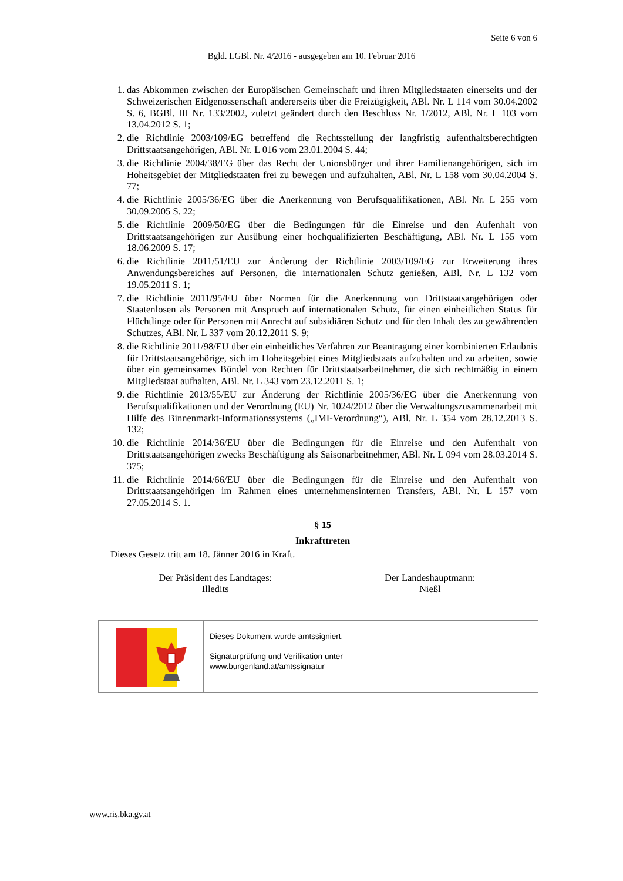Seite 6 von 6
Bgld. LGBl. Nr. 4/2016 - ausgegeben am 10. Februar 2016
1. das Abkommen zwischen der Europäischen Gemeinschaft und ihren Mitgliedstaaten einerseits und der Schweizerischen Eidgenossenschaft andererseits über die Freizügigkeit, ABl. Nr. L 114 vom 30.04.2002 S. 6, BGBl. III Nr. 133/2002, zuletzt geändert durch den Beschluss Nr. 1/2012, ABl. Nr. L 103 vom 13.04.2012 S. 1;
2. die Richtlinie 2003/109/EG betreffend die Rechtsstellung der langfristig aufenthaltsberechtigten Drittstaatsangehörigen, ABl. Nr. L 016 vom 23.01.2004 S. 44;
3. die Richtlinie 2004/38/EG über das Recht der Unionsbürger und ihrer Familienangehörigen, sich im Hoheitsgebiet der Mitgliedstaaten frei zu bewegen und aufzuhalten, ABl. Nr. L 158 vom 30.04.2004 S. 77;
4. die Richtlinie 2005/36/EG über die Anerkennung von Berufsqualifikationen, ABl. Nr. L 255 vom 30.09.2005 S. 22;
5. die Richtlinie 2009/50/EG über die Bedingungen für die Einreise und den Aufenhalt von Drittstaatsangehörigen zur Ausübung einer hochqualifizierten Beschäftigung, ABl. Nr. L 155 vom 18.06.2009 S. 17;
6. die Richtlinie 2011/51/EU zur Änderung der Richtlinie 2003/109/EG zur Erweiterung ihres Anwendungsbereiches auf Personen, die internationalen Schutz genießen, ABl. Nr. L 132 vom 19.05.2011 S. 1;
7. die Richtlinie 2011/95/EU über Normen für die Anerkennung von Drittstaatsangehörigen oder Staatenlosen als Personen mit Anspruch auf internationalen Schutz, für einen einheitlichen Status für Flüchtlinge oder für Personen mit Anrecht auf subsidiären Schutz und für den Inhalt des zu gewährenden Schutzes, ABl. Nr. L 337 vom 20.12.2011 S. 9;
8. die Richtlinie 2011/98/EU über ein einheitliches Verfahren zur Beantragung einer kombinierten Erlaubnis für Drittstaatsangehörige, sich im Hoheitsgebiet eines Mitgliedstaats aufzuhalten und zu arbeiten, sowie über ein gemeinsames Bündel von Rechten für Drittstaatsarbeitnehmer, die sich rechtmäßig in einem Mitgliedstaat aufhalten, ABl. Nr. L 343 vom 23.12.2011 S. 1;
9. die Richtlinie 2013/55/EU zur Änderung der Richtlinie 2005/36/EG über die Anerkennung von Berufsqualifikationen und der Verordnung (EU) Nr. 1024/2012 über die Verwaltungszusammenarbeit mit Hilfe des Binnenmarkt-Informationssystems („IMI-Verordnung“), ABl. Nr. L 354 vom 28.12.2013 S. 132;
10. die Richtlinie 2014/36/EU über die Bedingungen für die Einreise und den Aufenthalt von Drittstaatsangehörigen zwecks Beschäftigung als Saisonarbeitnehmer, ABl. Nr. L 094 vom 28.03.2014 S. 375;
11. die Richtlinie 2014/66/EU über die Bedingungen für die Einreise und den Aufenthalt von Drittstaatsangehörigen im Rahmen eines unternehmensinternen Transfers, ABl. Nr. L 157 vom 27.05.2014 S. 1.
§ 15
Inkrafttreten
Dieses Gesetz tritt am 18. Jänner 2016 in Kraft.
Der Präsident des Landtages:
Illedits
Der Landeshauptmann:
Nießl
Dieses Dokument wurde amtssigniert.
Signaturprüfung und Verifikation unter
www.burgenland.at/amtssignatur
www.ris.bka.gv.at